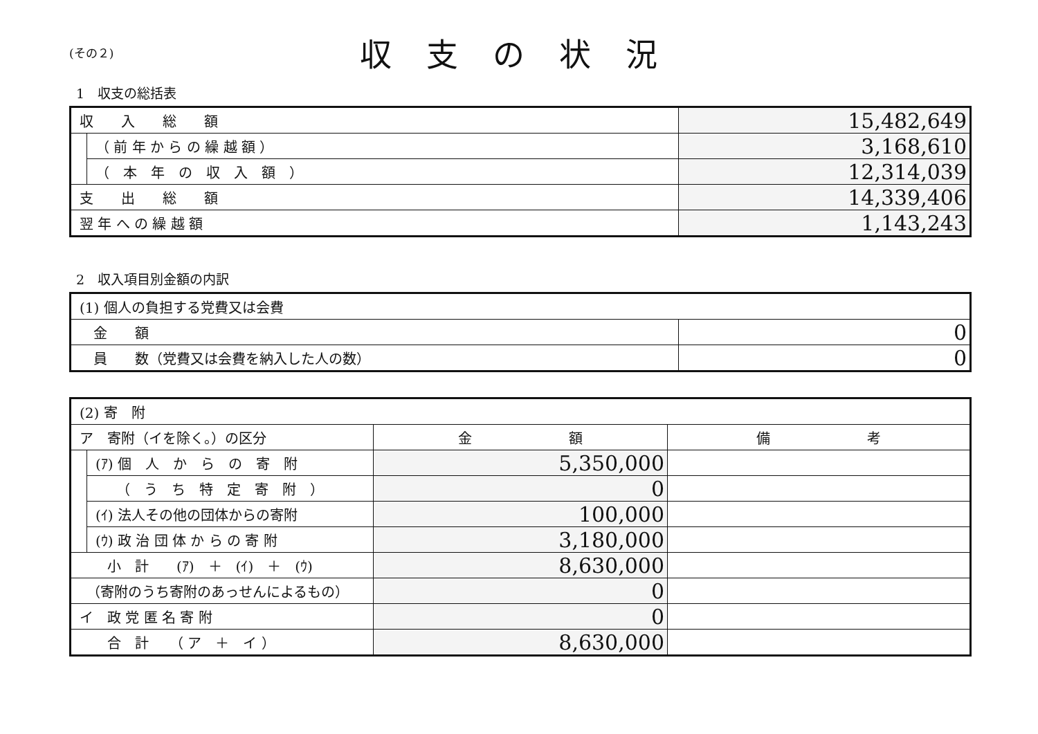(その２)
収支の状況
1　収支の総括表
| 収 入 総 額 | | 15,482,649 |
| | （ 前 年 か ら の 繰 越 額 ） | 3,168,610 |
| | （ 本 年 の 収 入 額 ） | 12,314,039 |
| 支 出 総 額 | | 14,339,406 |
| 翌 年 へ の 繰 越 額 | | 1,143,243 |
2　収入項目別金額の内訳
| (1) 個人の負担する党費又は会費 | |
| 金 額 | 0 |
| 員 数（党費又は会費を納入した人の数） | 0 |
| (2) 寄 附 | | | |
| ア 寄附（イを除く。）の区分 | | 金 額 | 備 考 |
| | (ｱ) 個 人 か ら の 寄 附 | 5,350,000 | |
| | （ う ち 特 定 寄 附 ） | 0 | |
| | (ｲ) 法人その他の団体からの寄附 | 100,000 | |
| | (ｳ) 政 治 団 体 か ら の 寄 附 | 3,180,000 | |
| 小 計 (ｱ) ＋ (ｲ) ＋ (ｳ) | | 8,630,000 | |
| （寄附のうち寄附のあっせんによるもの） | | 0 | |
| イ 政 党 匿 名 寄 附 | | 0 | |
| 合 計 （ ア ＋ イ ） | | 8,630,000 | |